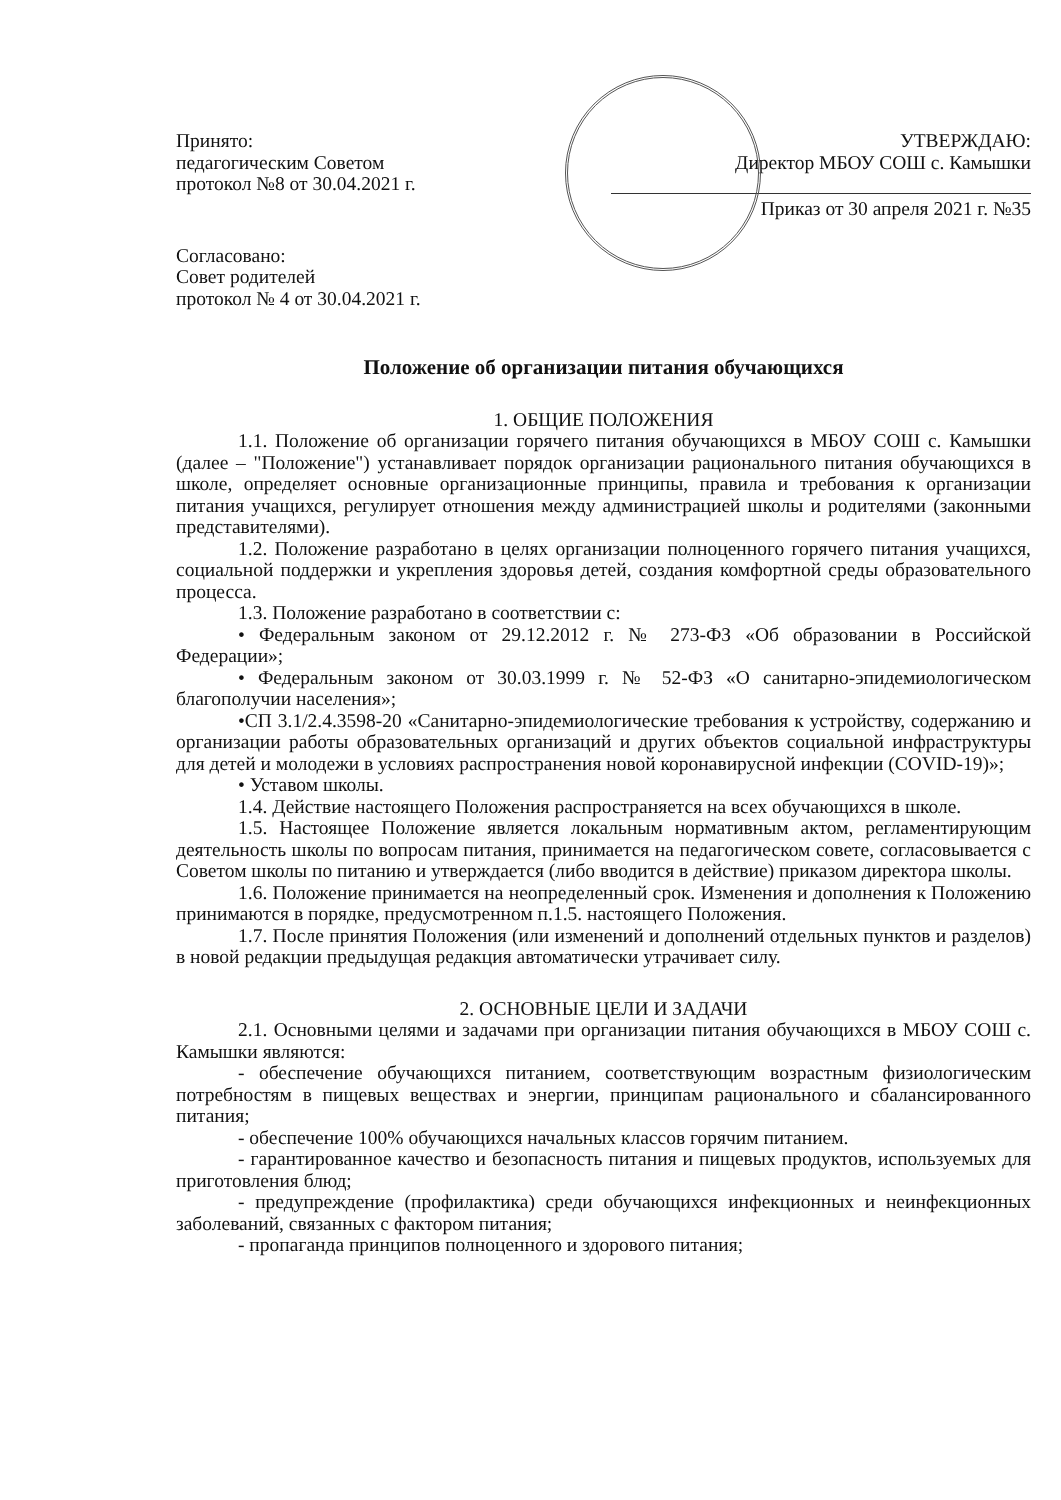Принято:
педагогическим Советом
протокол №8 от 30.04.2021 г.
Согласовано:
Совет родителей
протокол № 4 от 30.04.2021 г.
УТВЕРЖДАЮ:
Директор МБОУ СОШ с. Камышки
Приказ от 30 апреля 2021 г. №35
Положение об организации питания обучающихся
1. ОБЩИЕ ПОЛОЖЕНИЯ
1.1. Положение об организации горячего питания обучающихся в МБОУ СОШ с. Камышки (далее – "Положение") устанавливает порядок организации рационального питания обучающихся в школе, определяет основные организационные принципы, правила и требования к организации питания учащихся, регулирует отношения между администрацией школы и родителями (законными представителями).
1.2. Положение разработано в целях организации полноценного горячего питания учащихся, социальной поддержки и укрепления здоровья детей, создания комфортной среды образовательного процесса.
1.3. Положение разработано в соответствии с:
• Федеральным законом от 29.12.2012 г. № 273-ФЗ «Об образовании в Российской Федерации»;
• Федеральным законом от 30.03.1999 г. № 52-ФЗ «О санитарно-эпидемиологическом благополучии населения»;
•СП 3.1/2.4.3598-20 «Санитарно-эпидемиологические требования к устройству, содержанию и организации работы образовательных организаций и других объектов социальной инфраструктуры для детей и молодежи в условиях распространения новой коронавирусной инфекции (COVID-19)»;
• Уставом школы.
1.4. Действие настоящего Положения распространяется на всех обучающихся в школе.
1.5. Настоящее Положение является локальным нормативным актом, регламентирующим деятельность школы по вопросам питания, принимается на педагогическом совете, согласовывается с Советом школы по питанию и утверждается (либо вводится в действие) приказом директора школы.
1.6. Положение принимается на неопределенный срок. Изменения и дополнения к Положению принимаются в порядке, предусмотренном п.1.5. настоящего Положения.
1.7. После принятия Положения (или изменений и дополнений отдельных пунктов и разделов) в новой редакции предыдущая редакция автоматически утрачивает силу.
2. ОСНОВНЫЕ ЦЕЛИ И ЗАДАЧИ
2.1. Основными целями и задачами при организации питания обучающихся в МБОУ СОШ с. Камышки являются:
- обеспечение обучающихся питанием, соответствующим возрастным физиологическим потребностям в пищевых веществах и энергии, принципам рационального и сбалансированного питания;
- обеспечение 100% обучающихся начальных классов горячим питанием.
- гарантированное качество и безопасность питания и пищевых продуктов, используемых для приготовления блюд;
- предупреждение (профилактика) среди обучающихся инфекционных и неинфекционных заболеваний, связанных с фактором питания;
- пропаганда принципов полноценного и здорового питания;